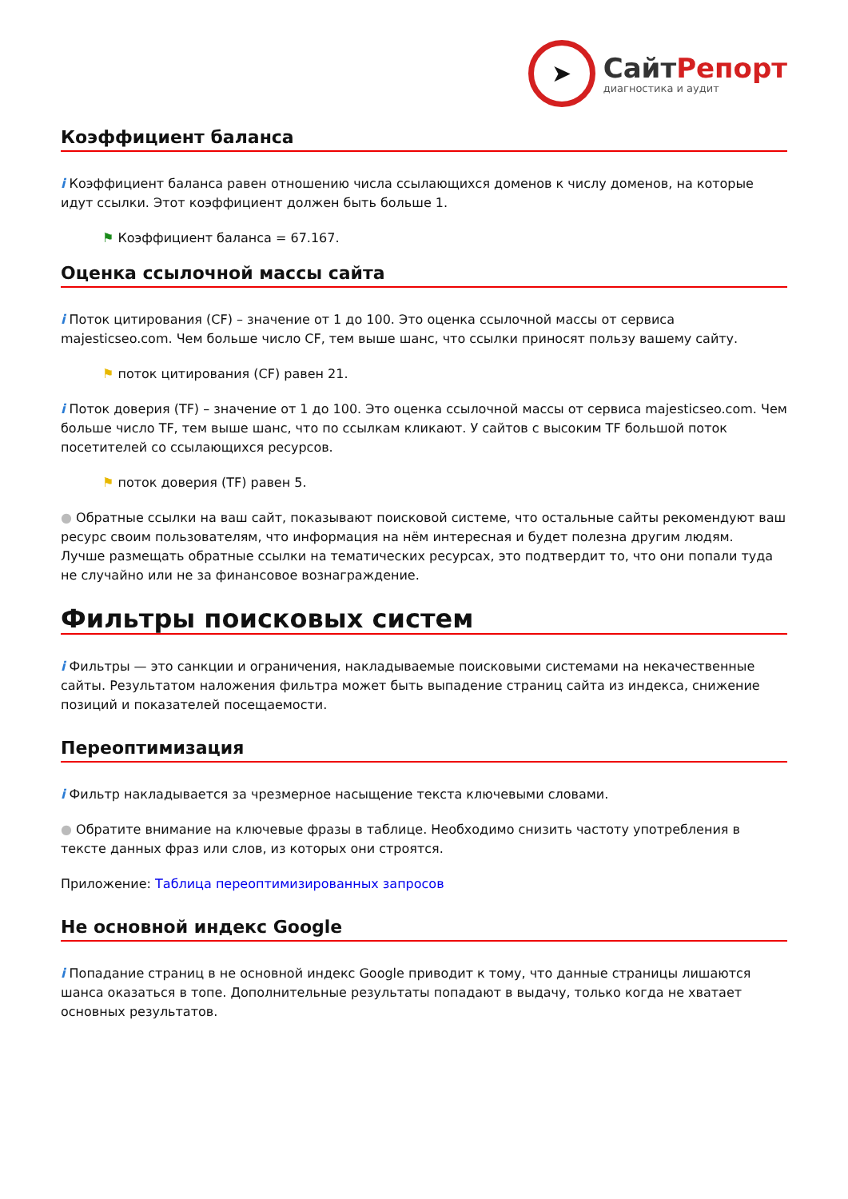➤
СайтРепорт
диагностика и аудит
Коэффициент баланса
i Коэффициент баланса равен отношению числа ссылающихся доменов к числу доменов, на которые идут ссылки. Этот коэффициент должен быть больше 1.
⚑ Коэффициент баланса = 67.167.
Оценка ссылочной массы сайта
i Поток цитирования (CF) – значение от 1 до 100. Это оценка ссылочной массы от сервиса majesticseo.com. Чем больше число CF, тем выше шанс, что ссылки приносят пользу вашему сайту.
⚑ поток цитирования (CF) равен 21.
i Поток доверия (TF) – значение от 1 до 100. Это оценка ссылочной массы от сервиса majesticseo.com. Чем больше число TF, тем выше шанс, что по ссылкам кликают. У сайтов с высоким TF большой поток посетителей со ссылающихся ресурсов.
⚑ поток доверия (TF) равен 5.
● Обратные ссылки на ваш сайт, показывают поисковой системе, что остальные сайты рекомендуют ваш ресурс своим пользователям, что информация на нём интересная и будет полезна другим людям.
Лучше размещать обратные ссылки на тематических ресурсах, это подтвердит то, что они попали туда не случайно или не за финансовое вознаграждение.
Фильтры поисковых систем
i Фильтры — это санкции и ограничения, накладываемые поисковыми системами на некачественные сайты. Результатом наложения фильтра может быть выпадение страниц сайта из индекса, снижение позиций и показателей посещаемости.
Переоптимизация
i Фильтр накладывается за чрезмерное насыщение текста ключевыми словами.
● Обратите внимание на ключевые фразы в таблице. Необходимо снизить частоту употребления в тексте данных фраз или слов, из которых они строятся.
Приложение: Таблица переоптимизированных запросов
Не основной индекс Google
i Попадание страниц в не основной индекс Google приводит к тому, что данные страницы лишаются шанса оказаться в топе. Дополнительные результаты попадают в выдачу, только когда не хватает основных результатов.